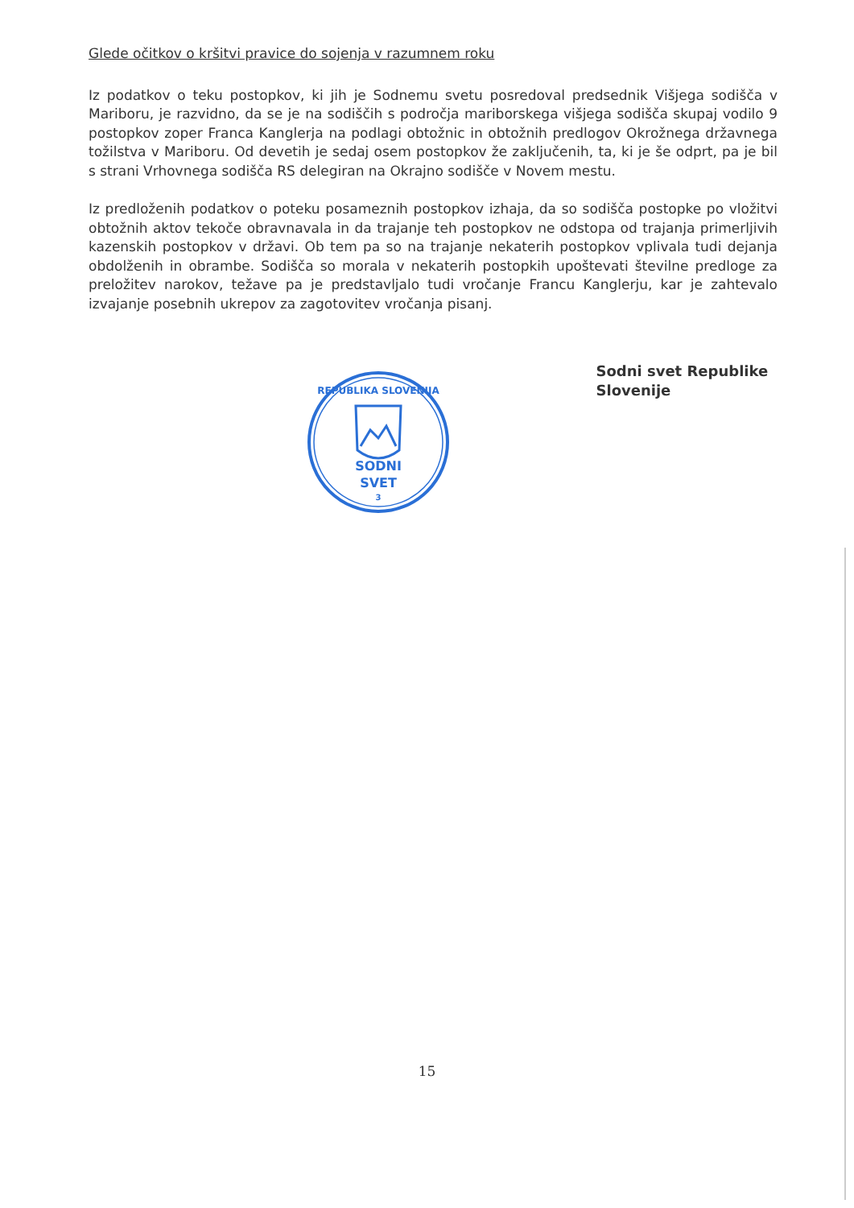Glede očitkov o kršitvi pravice do sojenja v razumnem roku
Iz podatkov o teku postopkov, ki jih je Sodnemu svetu posredoval predsednik Višjega sodišča v Mariboru, je razvidno, da se je na sodiščih s področja mariborskega višjega sodišča skupaj vodilo 9 postopkov zoper Franca Kanglerja na podlagi obtožnic in obtožnih predlogov Okrožnega državnega tožilstva v Mariboru. Od devetih je sedaj osem postopkov že zaključenih, ta, ki je še odprt, pa je bil s strani Vrhovnega sodišča RS delegiran na Okrajno sodišče v Novem mestu.
Iz predloženih podatkov o poteku posameznih postopkov izhaja, da so sodišča postopke po vložitvi obtožnih aktov tekoče obravnavala in da trajanje teh postopkov ne odstopa od trajanja primerljivih kazenskih postopkov v državi. Ob tem pa so na trajanje nekaterih postopkov vplivala tudi dejanja obdolženih in obrambe. Sodišča so morala v nekaterih postopkih upoštevati številne predloge za preložitev narokov, težave pa je predstavljalo tudi vročanje Francu Kanglerju, kar je zahtevalo izvajanje posebnih ukrepov za zagotovitev vročanja pisanj.
SODNI
SVET
REPUBLIKA SLOVENIJA
3
Sodni svet Republike Slovenije
15